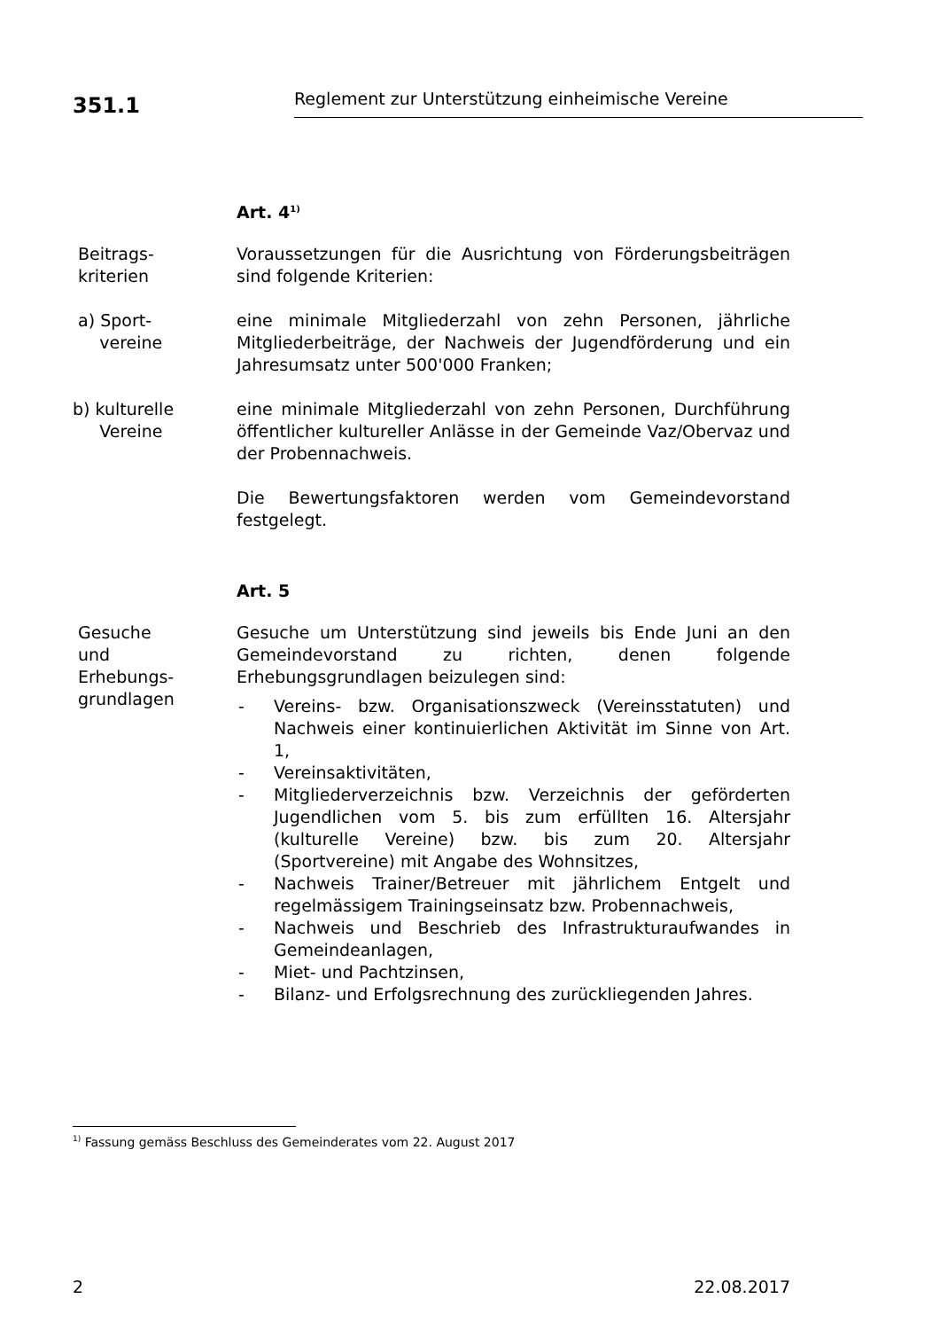351.1
Reglement zur Unterstützung einheimische Vereine
Art. 4<sup>1)</sup>
Beitrags-
kriterien
Voraussetzungen für die Ausrichtung von Förderungsbeiträgen sind folgende Kriterien:
a) Sport-
vereine
eine minimale Mitgliederzahl von zehn Personen, jährliche Mitgliederbeiträge, der Nachweis der Jugendförderung und ein Jahresumsatz unter 500'000 Franken;
b) kulturelle
Vereine
eine minimale Mitgliederzahl von zehn Personen, Durchführung öffentlicher kultureller Anlässe in der Gemeinde Vaz/Obervaz und der Probennachweis.
Die Bewertungsfaktoren werden vom Gemeindevorstand festgelegt.
Art. 5
Gesuche
und
Erhebungs-
grundlagen
Gesuche um Unterstützung sind jeweils bis Ende Juni an den Gemeindevorstand zu richten, denen folgende Erhebungsgrundlagen beizulegen sind:
- Vereins- bzw. Organisationszweck (Vereinsstatuten) und Nachweis einer kontinuierlichen Aktivität im Sinne von Art. 1,
- Vereinsaktivitäten,
- Mitgliederverzeichnis bzw. Verzeichnis der geförderten Jugendlichen vom 5. bis zum erfüllten 16. Altersjahr (kulturelle Vereine) bzw. bis zum 20. Altersjahr (Sportvereine) mit Angabe des Wohnsitzes,
- Nachweis Trainer/Betreuer mit jährlichem Entgelt und regelmässigem Trainingseinsatz bzw. Probennachweis,
- Nachweis und Beschrieb des Infrastrukturaufwandes in Gemeindeanlagen,
- Miet- und Pachtzinsen,
- Bilanz- und Erfolgsrechnung des zurückliegenden Jahres.
<sup>1)</sup> Fassung gemäss Beschluss des Gemeinderates vom 22. August 2017
2 22.08.2017